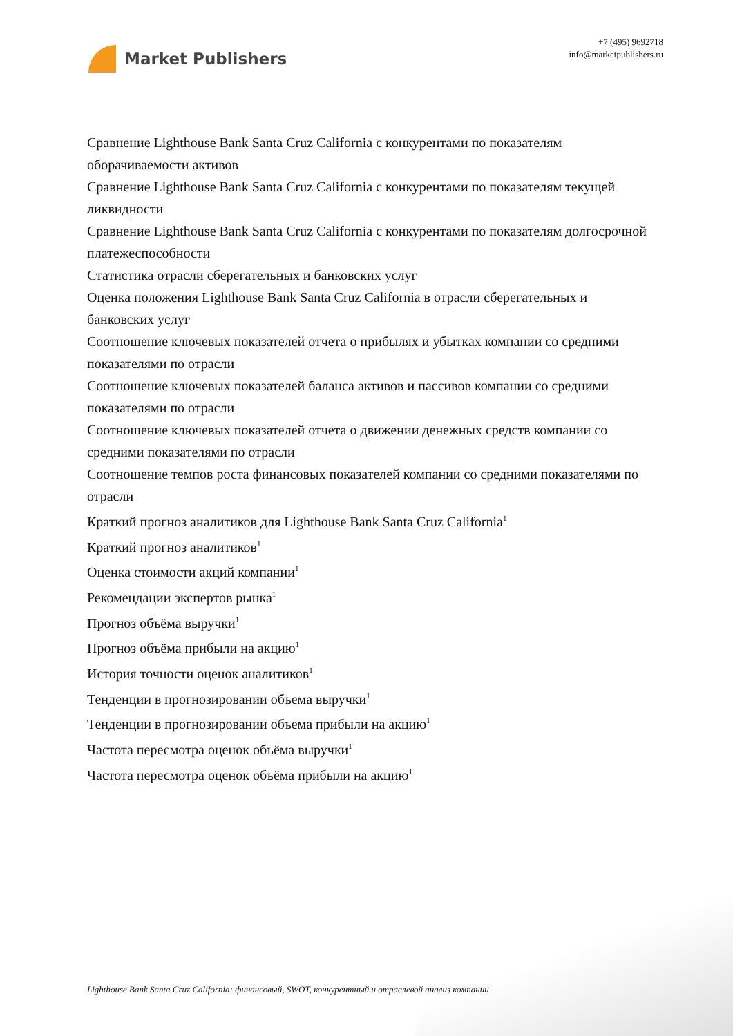Market Publishers
+7 (495) 9692718
info@marketpublishers.ru
Сравнение Lighthouse Bank Santa Cruz California с конкурентами по показателям оборачиваемости активов
Сравнение Lighthouse Bank Santa Cruz California с конкурентами по показателям текущей ликвидности
Сравнение Lighthouse Bank Santa Cruz California с конкурентами по показателям долгосрочной платежеспособности
Статистика отрасли сберегательных и банковских услуг
Оценка положения Lighthouse Bank Santa Cruz California в отрасли сберегательных и банковских услуг
Соотношение ключевых показателей отчета о прибылях и убытках компании со средними показателями по отрасли
Соотношение ключевых показателей баланса активов и пассивов компании со средними показателями по отрасли
Соотношение ключевых показателей отчета о движении денежных средств компании со средними показателями по отрасли
Соотношение темпов роста финансовых показателей компании со средними показателями по отрасли
Краткий прогноз аналитиков для Lighthouse Bank Santa Cruz California<sup>1</sup>
Краткий прогноз аналитиков<sup>1</sup>
Оценка стоимости акций компании<sup>1</sup>
Рекомендации экспертов рынка<sup>1</sup>
Прогноз объёма выручки<sup>1</sup>
Прогноз объёма прибыли на акцию<sup>1</sup>
История точности оценок аналитиков<sup>1</sup>
Тенденции в прогнозировании объема выручки<sup>1</sup>
Тенденции в прогнозировании объема прибыли на акцию<sup>1</sup>
Частота пересмотра оценок объёма выручки<sup>1</sup>
Частота пересмотра оценок объёма прибыли на акцию<sup>1</sup>
Lighthouse Bank Santa Cruz California: финансовый, SWOT, конкурентный и отраслевой анализ компании